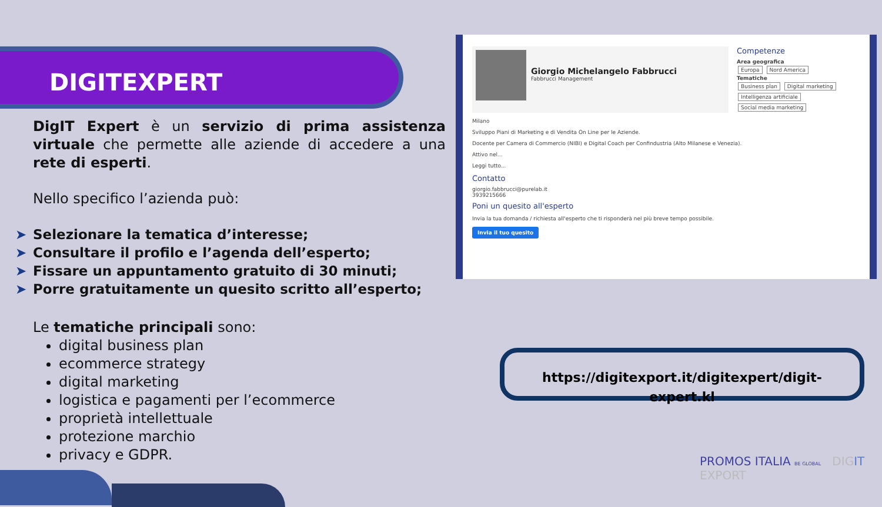DIGITEXPERT
DigIT Expert è un servizio di prima assistenza virtuale che permette alle aziende di accedere a una rete di esperti.
Nello specifico l’azienda può:
➤ Selezionare la tematica d’interesse;
➤ Consultare il profilo e l’agenda dell’esperto;
➤ Fissare un appuntamento gratuito di 30 minuti;
➤ Porre gratuitamente un quesito scritto all’esperto;
Le tematiche principali sono:
digital business plan
ecommerce strategy
digital marketing
logistica e pagamenti per l’ecommerce
proprietà intellettuale
protezione marchio
privacy e GDPR.
Giorgio Michelangelo Fabbrucci
Fabbrucci Management
Competenze
Area geografica
Europa Nord America
Tematiche
Business plan Digital marketing Intelligenza artificiale Social media marketing
Milano
Sviluppo Piani di Marketing e di Vendita On Line per le Aziende.
Docente per Camera di Commercio (NIBI) e Digital Coach per Confindustria (Alto Milanese e Venezia).
Attivo nel...
Leggi tutto...
Contatto
giorgio.fabbrucci@purelab.it
3939215666
Poni un quesito all'esperto
Invia la tua domanda / richiesta all'esperto che ti risponderà nel più breve tempo possibile.
Invia il tuo quesito
https://digitexport.it/digitexpert/digit-
expert.kl
PROMOS ITALIA BE GLOBAL DIGIT EXPORT